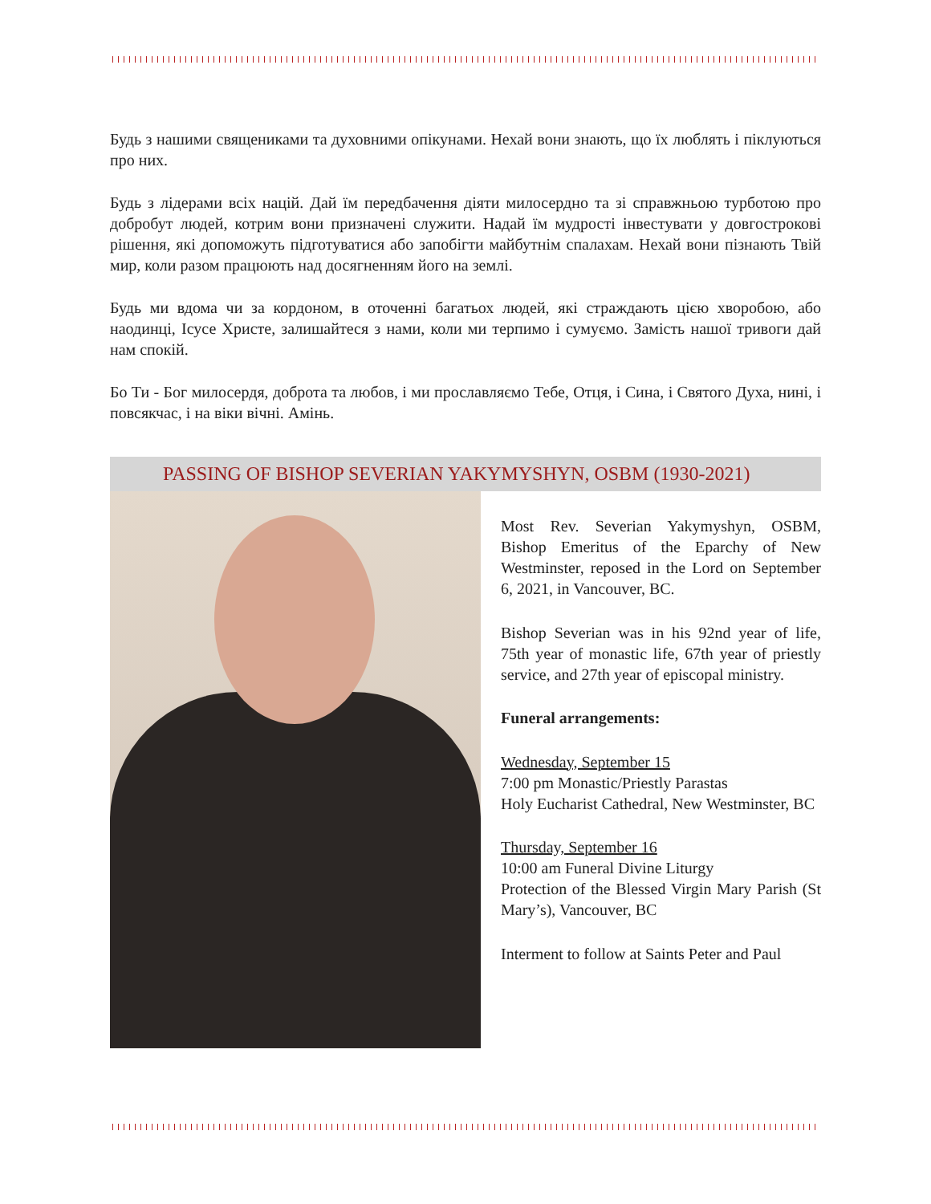Будь з нашими священиками та духовними опікунами. Нехай вони знають, що їх люблять і піклуються про них.
Будь з лідерами всіх націй. Дай їм передбачення діяти милосердно та зі справжньою турботою про добробут людей, котрим вони призначені служити. Надай їм мудрості інвестувати у довгострокові рішення, які допоможуть підготуватися або запобігти майбутнім спалахам. Нехай вони пізнають Твій мир, коли разом працюють над досягненням його на землі.
Будь ми вдома чи за кордоном, в оточенні багатьох людей, які страждають цією хворобою, або наодинці, Ісусе Христе, залишайтеся з нами, коли ми терпимо і сумуємо. Замість нашої тривоги дай нам спокій.
Бо Ти - Бог милосердя, доброта та любов, і ми прославляємо Тебе, Отця, і Сина, і Святого Духа, нині, і повсякчас, і на віки вічні. Амінь.
PASSING OF BISHOP SEVERIAN YAKYMYSHYN, OSBM (1930-2021)
Most Rev. Severian Yakymyshyn, OSBM, Bishop Emeritus of the Eparchy of New Westminster, reposed in the Lord on September 6, 2021, in Vancouver, BC.
Bishop Severian was in his 92nd year of life, 75th year of monastic life, 67th year of priestly service, and 27th year of episcopal ministry.
Funeral arrangements:
Wednesday, September 15
7:00 pm Monastic/Priestly Parastas
Holy Eucharist Cathedral, New Westminster, BC
Thursday, September 16
10:00 am Funeral Divine Liturgy
Protection of the Blessed Virgin Mary Parish (St Mary’s), Vancouver, BC
Interment to follow at Saints Peter and Paul